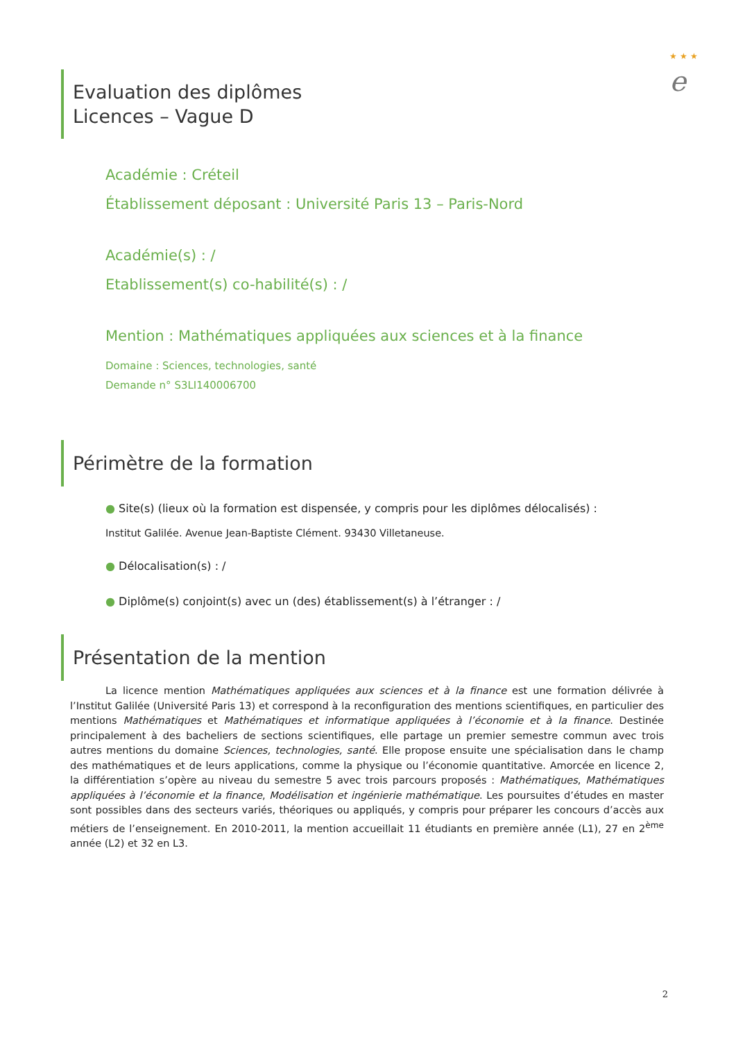★ ★ ★
e
Evaluation des diplômes
Licences – Vague D
Académie : Créteil
Établissement déposant : Université Paris 13 – Paris-Nord
Académie(s) : /
Etablissement(s) co-habilité(s) : /
Mention : Mathématiques appliquées aux sciences et à la finance
Domaine : Sciences, technologies, santé
Demande n° S3LI140006700
Périmètre de la formation
● Site(s) (lieux où la formation est dispensée, y compris pour les diplômes délocalisés) :
Institut Galilée. Avenue Jean-Baptiste Clément. 93430 Villetaneuse.
● Délocalisation(s) : /
● Diplôme(s) conjoint(s) avec un (des) établissement(s) à l’étranger : /
Présentation de la mention
La licence mention Mathématiques appliquées aux sciences et à la finance est une formation délivrée à l’Institut Galilée (Université Paris 13) et correspond à la reconfiguration des mentions scientifiques, en particulier des mentions Mathématiques et Mathématiques et informatique appliquées à l’économie et à la finance. Destinée principalement à des bacheliers de sections scientifiques, elle partage un premier semestre commun avec trois autres mentions du domaine Sciences, technologies, santé. Elle propose ensuite une spécialisation dans le champ des mathématiques et de leurs applications, comme la physique ou l’économie quantitative. Amorcée en licence 2, la différentiation s’opère au niveau du semestre 5 avec trois parcours proposés : Mathématiques, Mathématiques appliquées à l’économie et la finance, Modélisation et ingénierie mathématique. Les poursuites d’études en master sont possibles dans des secteurs variés, théoriques ou appliqués, y compris pour préparer les concours d’accès aux métiers de l’enseignement. En 2010-2011, la mention accueillait 11 étudiants en première année (L1), 27 en 2<sup>ème</sup> année (L2) et 32 en L3.
2